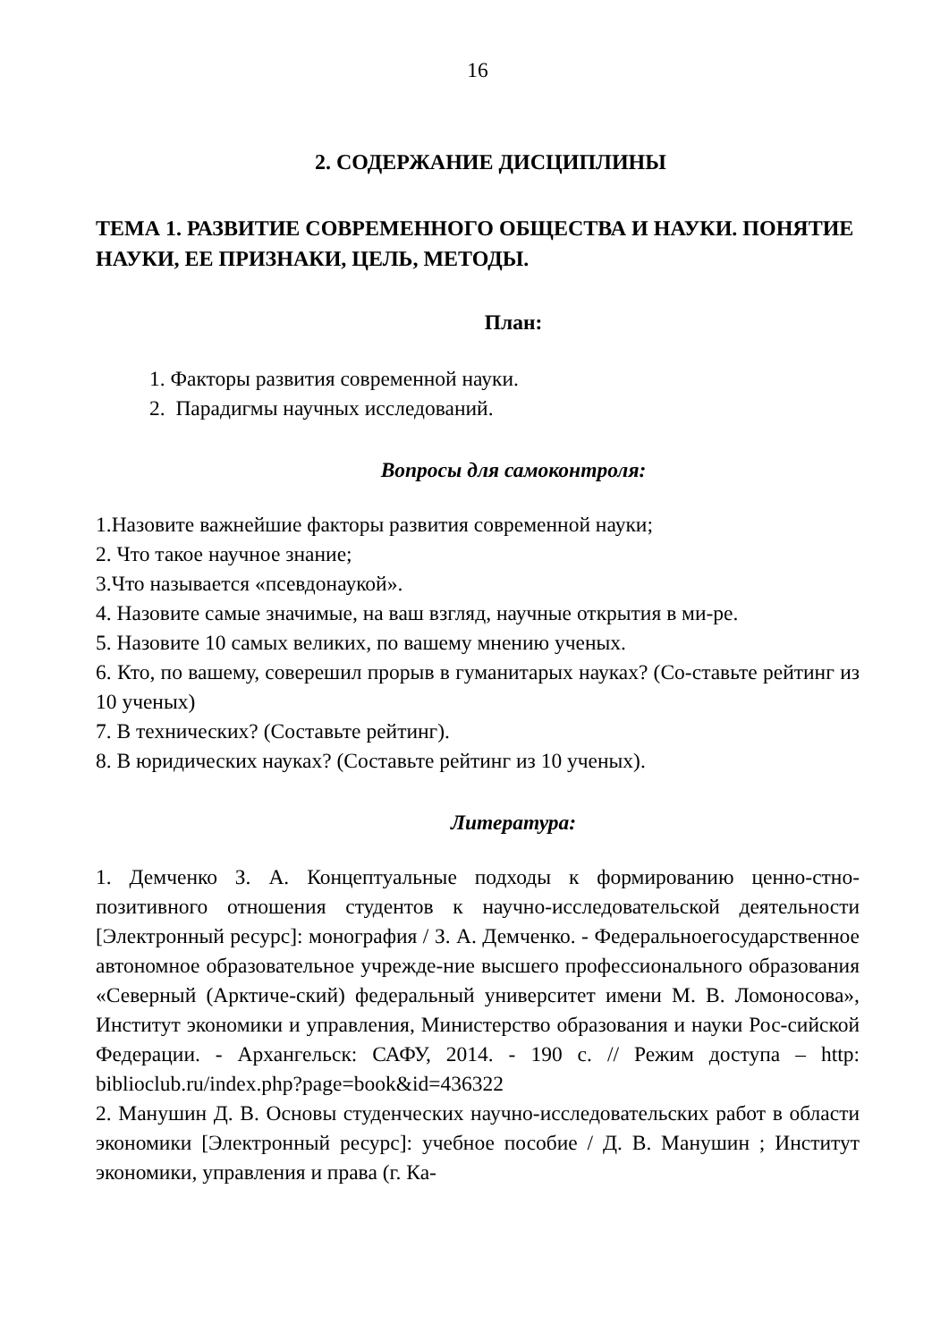16
2. СОДЕРЖАНИЕ ДИСЦИПЛИНЫ
ТЕМА 1. РАЗВИТИЕ СОВРЕМЕННОГО ОБЩЕСТВА И НАУКИ. ПОНЯТИЕ НАУКИ, ЕЕ ПРИЗНАКИ, ЦЕЛЬ, МЕТОДЫ.
План:
1. Факторы развития современной науки.
2. Парадигмы научных исследований.
Вопросы для самоконтроля:
1.Назовите важнейшие факторы развития современной науки;
2. Что такое научное знание;
3.Что называется «псевдонаукой».
4. Назовите самые значимые, на ваш взгляд, научные открытия в ми-ре.
5. Назовите 10 самых великих, по вашему мнению ученых.
6. Кто, по вашему, соверешил прорыв в гуманитарых науках? (Со-ставьте рейтинг из 10 ученых)
7. В технических? (Составьте рейтинг).
8. В юридических науках? (Составьте рейтинг из 10 ученых).
Литература:
1. Демченко З. А. Концептуальные подходы к формированию ценно-стно-позитивного отношения студентов к научно-исследовательской деятельности [Электронный ресурс]: монография / З. А. Демченко. - Федеральноегосударственное автономное образовательное учрежде-ние высшего профессионального образования «Северный (Арктиче-ский) федеральный университет имени М. В. Ломоносова», Институт экономики и управления, Министерство образования и науки Рос-сийской Федерации. - Архангельск: САФУ, 2014. - 190 с. // Режим доступа – http: biblioclub.ru/index.php?page=book&id=436322
2. Манушин Д. В. Основы студенческих научно-исследовательских работ в области экономики [Электронный ресурс]: учебное пособие / Д. В. Манушин ; Институт экономики, управления и права (г. Ка-